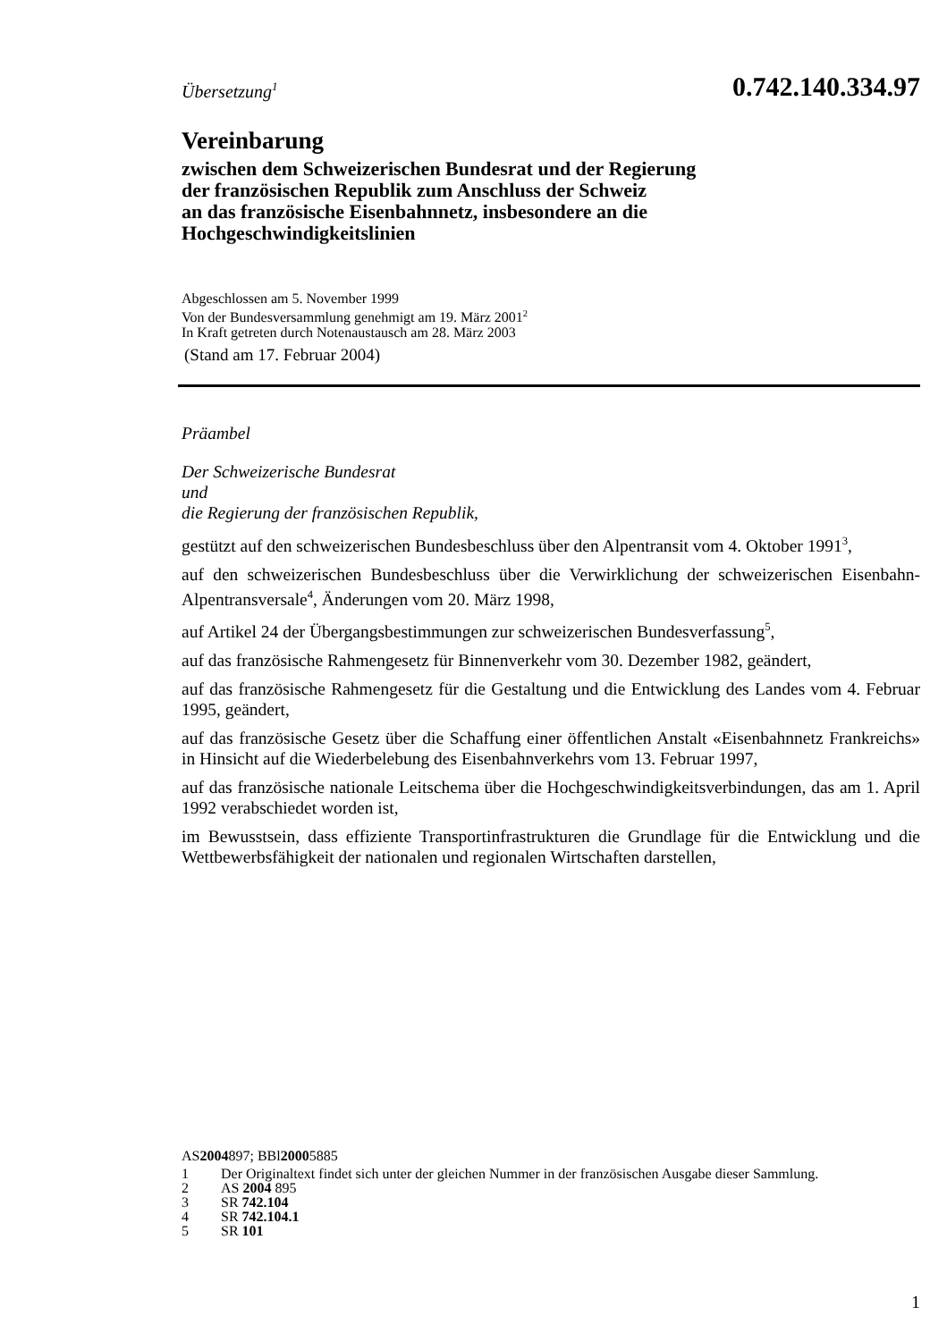Übersetzung<sup>1</sup>
0.742.140.334.97
Vereinbarung
zwischen dem Schweizerischen Bundesrat und der Regierung
der französischen Republik zum Anschluss der Schweiz
an das französische Eisenbahnnetz, insbesondere an die
Hochgeschwindigkeitslinien
Abgeschlossen am 5. November 1999
Von der Bundesversammlung genehmigt am 19. März 2001<sup>2</sup>
In Kraft getreten durch Notenaustausch am 28. März 2003
(Stand am 17. Februar 2004)
Präambel
Der Schweizerische Bundesrat
und
die Regierung der französischen Republik,
gestützt auf den schweizerischen Bundesbeschluss über den Alpentransit vom 4. Oktober 1991<sup>3</sup>,
auf den schweizerischen Bundesbeschluss über die Verwirklichung der schweizerischen Eisenbahn-Alpentransversale<sup>4</sup>, Änderungen vom 20. März 1998,
auf Artikel 24 der Übergangsbestimmungen zur schweizerischen Bundesverfassung<sup>5</sup>,
auf das französische Rahmengesetz für Binnenverkehr vom 30. Dezember 1982, geändert,
auf das französische Rahmengesetz für die Gestaltung und die Entwicklung des Landes vom 4. Februar 1995, geändert,
auf das französische Gesetz über die Schaffung einer öffentlichen Anstalt «Eisenbahnnetz Frankreichs» in Hinsicht auf die Wiederbelebung des Eisenbahnverkehrs vom 13. Februar 1997,
auf das französische nationale Leitschema über die Hochgeschwindigkeitsverbindungen, das am 1. April 1992 verabschiedet worden ist,
im Bewusstsein, dass effiziente Transportinfrastrukturen die Grundlage für die Entwicklung und die Wettbewerbsfähigkeit der nationalen und regionalen Wirtschaften darstellen,
AS 2004 897; BBl 2000 5885
1 Der Originaltext findet sich unter der gleichen Nummer in der französischen Ausgabe dieser Sammlung.
2 AS 2004 895
3 SR 742.104
4 SR 742.104.1
5 SR 101
1